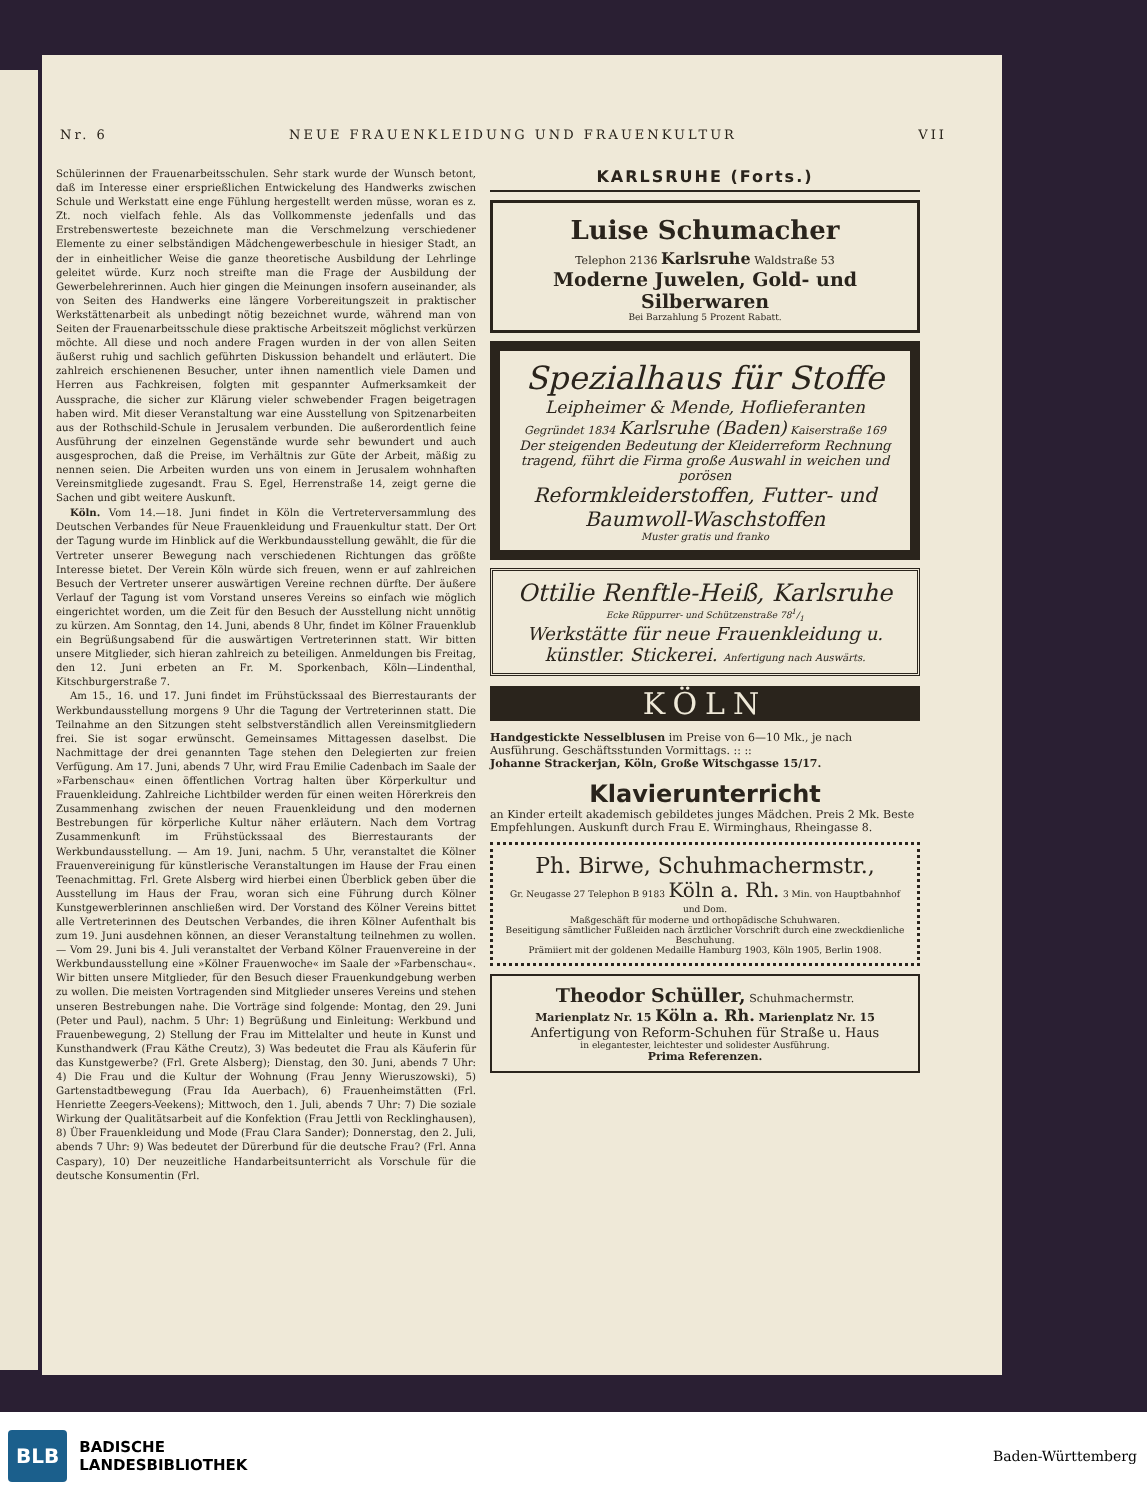Nr. 6 NEUE FRAUENKLEIDUNG UND FRAUENKULTUR VII
Schülerinnen der Frauenarbeitsschulen. Sehr stark wurde der Wunsch betont, daß im Interesse einer ersprießlichen Entwickelung des Handwerks zwischen Schule und Werkstatt eine enge Fühlung hergestellt werden müsse, woran es z. Zt. noch vielfach fehle. Als das Vollkommenste jedenfalls und das Erstrebenswerteste bezeichnete man die Verschmelzung verschiedener Elemente zu einer selbständigen Mädchengewerbeschule in hiesiger Stadt, an der in einheitlicher Weise die ganze theoretische Ausbildung der Lehrlinge geleitet würde. Kurz noch streifte man die Frage der Ausbildung der Gewerbelehrerinnen. Auch hier gingen die Meinungen insofern auseinander, als von Seiten des Handwerks eine längere Vorbereitungszeit in praktischer Werkstättenarbeit als unbedingt nötig bezeichnet wurde, während man von Seiten der Frauenarbeitsschule diese praktische Arbeitszeit möglichst verkürzen möchte. All diese und noch andere Fragen wurden in der von allen Seiten äußerst ruhig und sachlich geführten Diskussion behandelt und erläutert. Die zahlreich erschienenen Besucher, unter ihnen namentlich viele Damen und Herren aus Fachkreisen, folgten mit gespannter Aufmerksamkeit der Aussprache, die sicher zur Klärung vieler schwebender Fragen beigetragen haben wird. Mit dieser Veranstaltung war eine Ausstellung von Spitzenarbeiten aus der Rothschild-Schule in Jerusalem verbunden. Die außerordentlich feine Ausführung der einzelnen Gegenstände wurde sehr bewundert und auch ausgesprochen, daß die Preise, im Verhältnis zur Güte der Arbeit, mäßig zu nennen seien. Die Arbeiten wurden uns von einem in Jerusalem wohnhaften Vereinsmitgliede zugesandt. Frau S. Egel, Herrenstraße 14, zeigt gerne die Sachen und gibt weitere Auskunft.
Köln. Vom 14.—18. Juni findet in Köln die Vertreterversammlung des Deutschen Verbandes für Neue Frauenkleidung und Frauenkultur statt. Der Ort der Tagung wurde im Hinblick auf die Werkbundausstellung gewählt, die für die Vertreter unserer Bewegung nach verschiedenen Richtungen das größte Interesse bietet. Der Verein Köln würde sich freuen, wenn er auf zahlreichen Besuch der Vertreter unserer auswärtigen Vereine rechnen dürfte. Der äußere Verlauf der Tagung ist vom Vorstand unseres Vereins so einfach wie möglich eingerichtet worden, um die Zeit für den Besuch der Ausstellung nicht unnötig zu kürzen. Am Sonntag, den 14. Juni, abends 8 Uhr, findet im Kölner Frauenklub ein Begrüßungsabend für die auswärtigen Vertreterinnen statt. Wir bitten unsere Mitglieder, sich hieran zahlreich zu beteiligen. Anmeldungen bis Freitag, den 12. Juni erbeten an Fr. M. Sporkenbach, Köln—Lindenthal, Kitschburgerstraße 7.
Am 15., 16. und 17. Juni findet im Frühstückssaal des Bierrestaurants der Werkbundausstellung morgens 9 Uhr die Tagung der Vertreterinnen statt. Die Teilnahme an den Sitzungen steht selbstverständlich allen Vereinsmitgliedern frei. Sie ist sogar erwünscht. Gemeinsames Mittagessen daselbst. Die Nachmittage der drei genannten Tage stehen den Delegierten zur freien Verfügung. Am 17. Juni, abends 7 Uhr, wird Frau Emilie Cadenbach im Saale der »Farbenschau« einen öffentlichen Vortrag halten über Körperkultur und Frauenkleidung. Zahlreiche Lichtbilder werden für einen weiten Hörerkreis den Zusammenhang zwischen der neuen Frauenkleidung und den modernen Bestrebungen für körperliche Kultur näher erläutern. Nach dem Vortrag Zusammenkunft im Frühstückssaal des Bierrestaurants der Werkbundausstellung. — Am 19. Juni, nachm. 5 Uhr, veranstaltet die Kölner Frauenvereinigung für künstlerische Veranstaltungen im Hause der Frau einen Teenachmittag. Frl. Grete Alsberg wird hierbei einen Überblick geben über die Ausstellung im Haus der Frau, woran sich eine Führung durch Kölner Kunstgewerblerinnen anschließen wird. Der Vorstand des Kölner Vereins bittet alle Vertreterinnen des Deutschen Verbandes, die ihren Kölner Aufenthalt bis zum 19. Juni ausdehnen können, an dieser Veranstaltung teilnehmen zu wollen. — Vom 29. Juni bis 4. Juli veranstaltet der Verband Kölner Frauenvereine in der Werkbundausstellung eine »Kölner Frauenwoche« im Saale der »Farbenschau«. Wir bitten unsere Mitglieder, für den Besuch dieser Frauenkundgebung werben zu wollen. Die meisten Vortragenden sind Mitglieder unseres Vereins und stehen unseren Bestrebungen nahe. Die Vorträge sind folgende: Montag, den 29. Juni (Peter und Paul), nachm. 5 Uhr: 1) Begrüßung und Einleitung: Werkbund und Frauenbewegung, 2) Stellung der Frau im Mittelalter und heute in Kunst und Kunsthandwerk (Frau Käthe Creutz), 3) Was bedeutet die Frau als Käuferin für das Kunstgewerbe? (Frl. Grete Alsberg); Dienstag, den 30. Juni, abends 7 Uhr: 4) Die Frau und die Kultur der Wohnung (Frau Jenny Wieruszowski), 5) Gartenstadtbewegung (Frau Ida Auerbach), 6) Frauenheimstätten (Frl. Henriette Zeegers-Veekens); Mittwoch, den 1. Juli, abends 7 Uhr: 7) Die soziale Wirkung der Qualitätsarbeit auf die Konfektion (Frau Jettli von Recklinghausen), 8) Über Frauenkleidung und Mode (Frau Clara Sander); Donnerstag, den 2. Juli, abends 7 Uhr: 9) Was bedeutet der Dürerbund für die deutsche Frau? (Frl. Anna Caspary), 10) Der neuzeitliche Handarbeitsunterricht als Vorschule für die deutsche Konsumentin (Frl.
KARLSRUHE (Forts.)
Luise Schumacher
Telephon 2136 Karlsruhe Waldstraße 53
Moderne Juwelen, Gold- und Silberwaren
Bei Barzahlung 5 Prozent Rabatt.
Spezialhaus für Stoffe
Leipheimer & Mende, Hoflieferanten
Gegründet 1834 Karlsruhe (Baden) Kaiserstraße 169
Der steigenden Bedeutung der Kleiderreform Rechnung tragend, führt die Firma große Auswahl in weichen und porösen
Reformkleiderstoffen, Futter- und Baumwoll-Waschstoffen
Muster gratis und franko
Ottilie Renftle-Heiß, Karlsruhe
Ecke Rüppurrer- und Schützenstraße 781/1
Werkstätte für neue Frauenkleidung u. künstler. Stickerei. Anfertigung nach Auswärts.
KÖLN
Handgestickte Nesselblusen im Preise von 6—10 Mk., je nach Ausführung. Geschäftsstunden Vormittags. :: ::
Johanne Strackerjan, Köln, Große Witschgasse 15/17.
Klavierunterricht
an Kinder erteilt akademisch gebildetes junges Mädchen. Preis 2 Mk. Beste Empfehlungen. Auskunft durch Frau E. Wirminghaus, Rheingasse 8.
Ph. Birwe, Schuhmachermstr.,
Gr. Neugasse 27 Telephon B 9183 Köln a. Rh. 3 Min. von Hauptbahnhof und Dom.
Maßgeschäft für moderne und orthopädische Schuhwaren.
Beseitigung sämtlicher Fußleiden nach ärztlicher Vorschrift durch eine zweckdienliche Beschuhung.
Prämiiert mit der goldenen Medaille Hamburg 1903, Köln 1905, Berlin 1908.
Theodor Schüller, Schuhmachermstr.
Marienplatz Nr. 15 Köln a. Rh. Marienplatz Nr. 15
Anfertigung von Reform-Schuhen für Straße u. Haus
in elegantester, leichtester und solidester Ausführung.
Prima Referenzen.
BLB BADISCHE
LANDESBIBLIOTHEK Baden-Württemberg